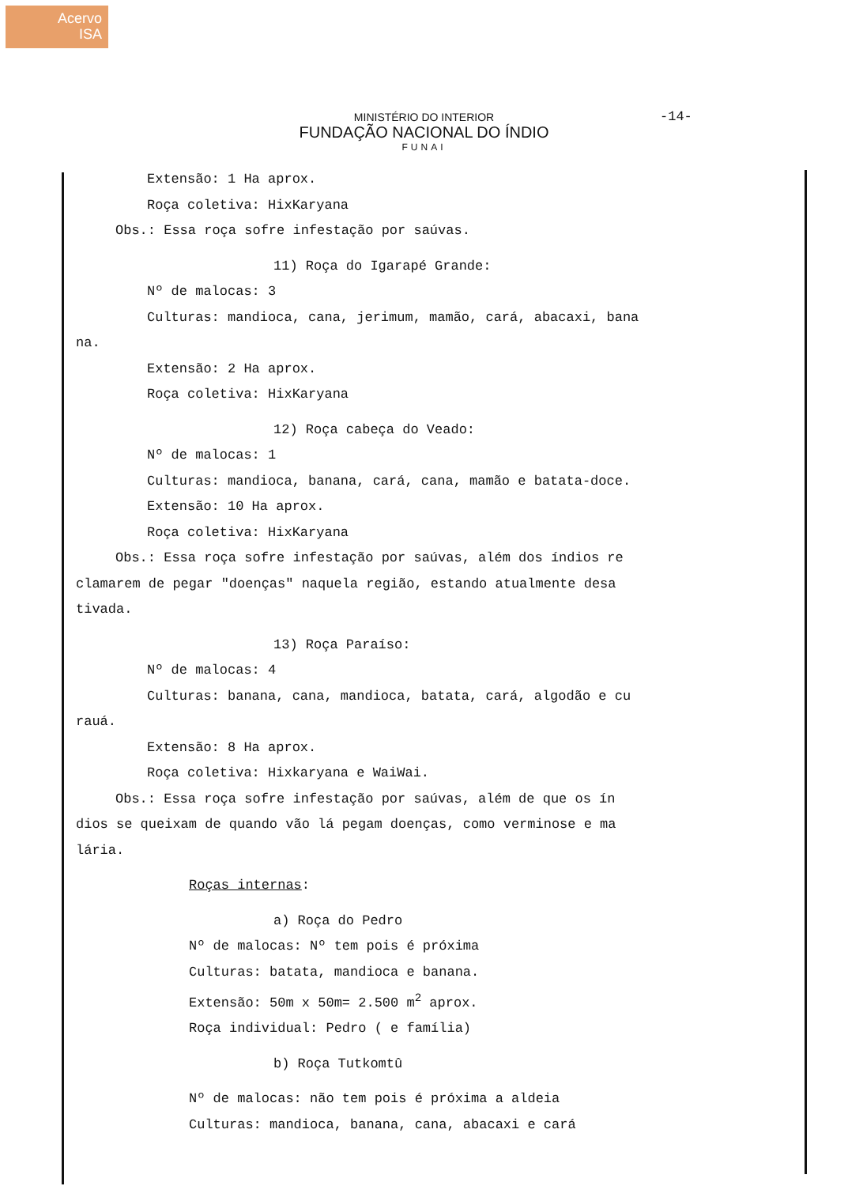Acervo
ISA
MINISTÉRIO DO INTERIOR
FUNDAÇÃO NACIONAL DO ÍNDIO
FUNAI
-14-
Extensão: 1 Ha aprox.
Roça coletiva: HixKaryana
Obs.: Essa roça sofre infestação por saúvas.
11) Roça do Igarapé Grande:
Nº de malocas: 3
Culturas: mandioca, cana, jerimum, mamão, cará, abacaxi, bana
na.
Extensão: 2 Ha aprox.
Roça coletiva: HixKaryana
12) Roça cabeça do Veado:
Nº de malocas: 1
Culturas: mandioca, banana, cará, cana, mamão e batata-doce.
Extensão: 10 Ha aprox.
Roça coletiva: HixKaryana
Obs.: Essa roça sofre infestação por saúvas, além dos índios re
clamarem de pegar "doenças" naquela região, estando atualmente desa
tivada.
13) Roça Paraíso:
Nº de malocas: 4
Culturas: banana, cana, mandioca, batata, cará, algodão e cu
rauá.
Extensão: 8 Ha aprox.
Roça coletiva: Hixkaryana e WaiWai.
Obs.: Essa roça sofre infestação por saúvas, além de que os ín
dios se queixam de quando vão lá pegam doenças, como verminose e ma
lária.
Roças internas:
a) Roça do Pedro
Nº de malocas: Nº tem pois é próxima
Culturas: batata, mandioca e banana.
Extensão: 50m x 50m= 2.500 m<sup>2</sup> aprox.
Roça individual: Pedro ( e família)
b) Roça Tutkomtû
Nº de malocas: não tem pois é próxima a aldeia
Culturas: mandioca, banana, cana, abacaxi e cará